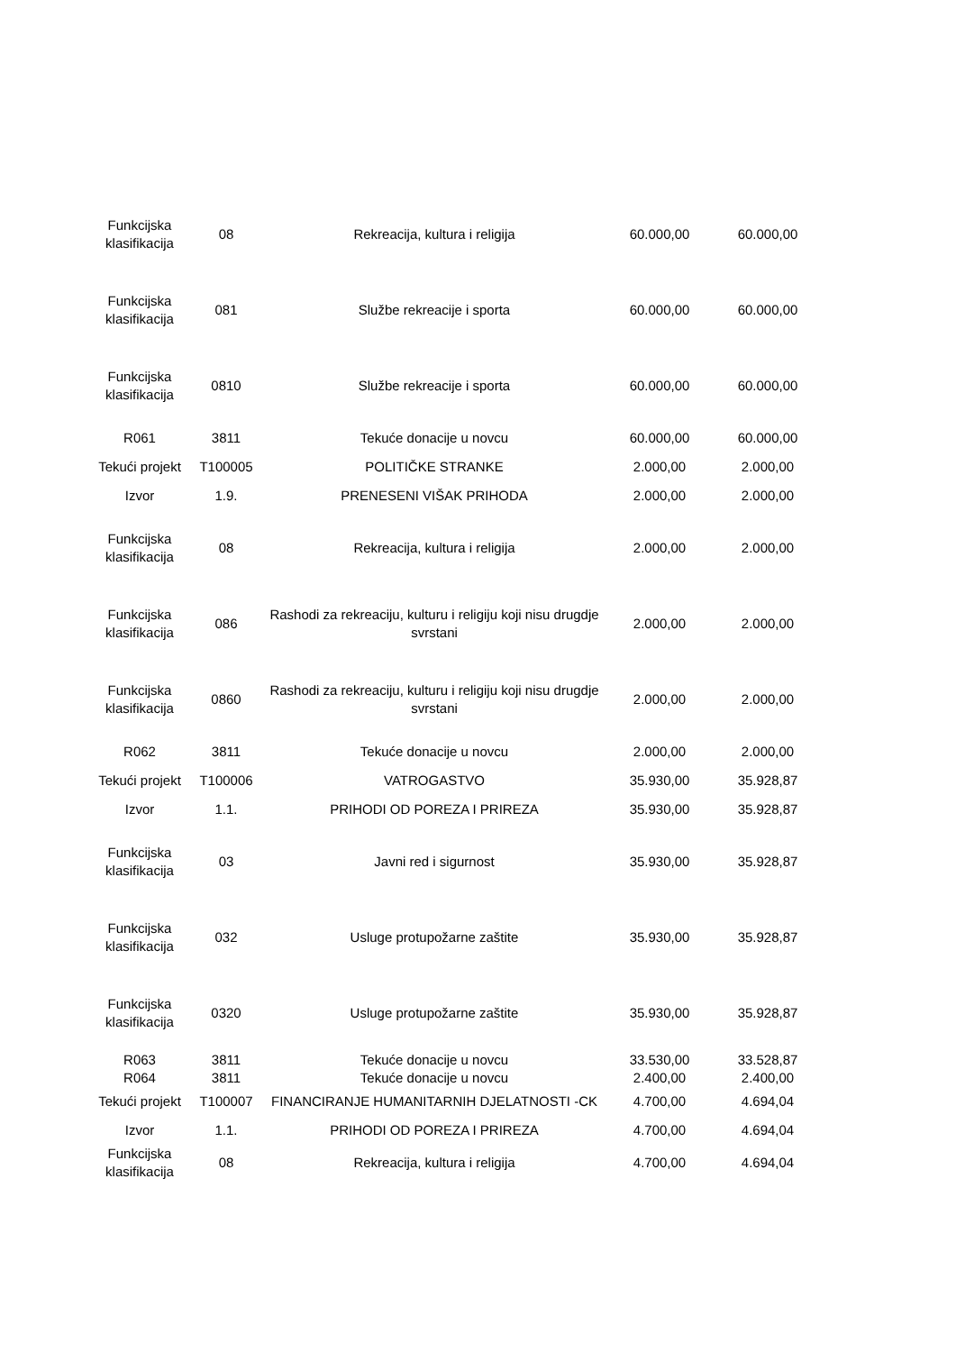| Funkcijska klasifikacija | 08 | Rekreacija, kultura i religija | 60.000,00 | 60.000,00 |
| Funkcijska klasifikacija | 081 | Službe rekreacije i sporta | 60.000,00 | 60.000,00 |
| Funkcijska klasifikacija | 0810 | Službe rekreacije i sporta | 60.000,00 | 60.000,00 |
| R061 | 3811 | Tekuće donacije u novcu | 60.000,00 | 60.000,00 |
| Tekući projekt | T100005 | POLITIČKE STRANKE | 2.000,00 | 2.000,00 |
| Izvor | 1.9. | PRENESENI VIŠAK PRIHODA | 2.000,00 | 2.000,00 |
| Funkcijska klasifikacija | 08 | Rekreacija, kultura i religija | 2.000,00 | 2.000,00 |
| Funkcijska klasifikacija | 086 | Rashodi za rekreaciju, kulturu i religiju koji nisu drugdje svrstani | 2.000,00 | 2.000,00 |
| Funkcijska klasifikacija | 0860 | Rashodi za rekreaciju, kulturu i religiju koji nisu drugdje svrstani | 2.000,00 | 2.000,00 |
| R062 | 3811 | Tekuće donacije u novcu | 2.000,00 | 2.000,00 |
| Tekući projekt | T100006 | VATROGASTVO | 35.930,00 | 35.928,87 |
| Izvor | 1.1. | PRIHODI OD POREZA I PRIREZA | 35.930,00 | 35.928,87 |
| Funkcijska klasifikacija | 03 | Javni red i sigurnost | 35.930,00 | 35.928,87 |
| Funkcijska klasifikacija | 032 | Usluge protupožarne zaštite | 35.930,00 | 35.928,87 |
| Funkcijska klasifikacija | 0320 | Usluge protupožarne zaštite | 35.930,00 | 35.928,87 |
| R063 | 3811 | Tekuće donacije u novcu | 33.530,00 | 33.528,87 |
| R064 | 3811 | Tekuće donacije u novcu | 2.400,00 | 2.400,00 |
| Tekući projekt | T100007 | FINANCIRANJE HUMANITARNIH DJELATNOSTI -CK | 4.700,00 | 4.694,04 |
| Izvor | 1.1. | PRIHODI OD POREZA I PRIREZA | 4.700,00 | 4.694,04 |
| Funkcijska klasifikacija | 08 | Rekreacija, kultura i religija | 4.700,00 | 4.694,04 |